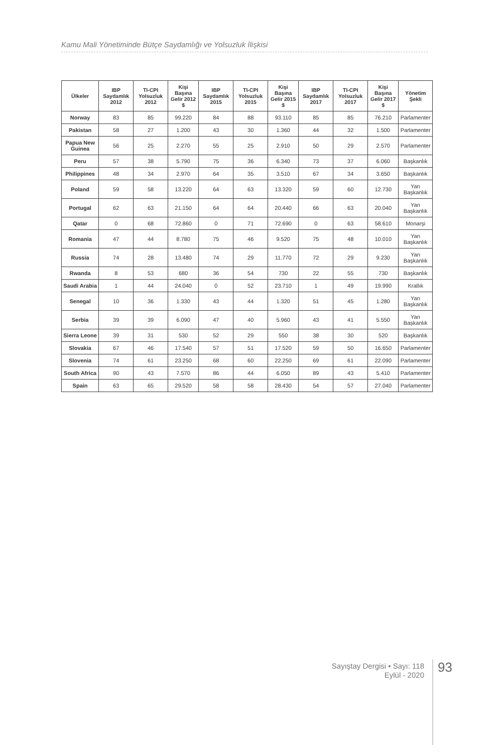Kamu Mali Yönetiminde Bütçe Saydamlığı ve Yolsuzluk İlişkisi
| Ülkeler | IBP Saydamlık 2012 | TI-CPI Yolsuzluk 2012 | Kişi Başına Gelir 2012 $ | IBP Saydamlık 2015 | TI-CPI Yolsuzluk 2015 | Kişi Başına Gelir 2015 $ | IBP Saydamlık 2017 | TI-CPI Yolsuzluk 2017 | Kişi Başına Gelir 2017 $ | Yönetim Şekli |
| --- | --- | --- | --- | --- | --- | --- | --- | --- | --- | --- |
| Norway | 83 | 85 | 99.220 | 84 | 88 | 93.110 | 85 | 85 | 76.210 | Parlamenter |
| Pakistan | 58 | 27 | 1.200 | 43 | 30 | 1.360 | 44 | 32 | 1.500 | Parlamenter |
| Papua New Guinea | 56 | 25 | 2.270 | 55 | 25 | 2.910 | 50 | 29 | 2.570 | Parlamenter |
| Peru | 57 | 38 | 5.790 | 75 | 36 | 6.340 | 73 | 37 | 6.060 | Başkanlık |
| Philippines | 48 | 34 | 2.970 | 64 | 35 | 3.510 | 67 | 34 | 3.650 | Başkanlık |
| Poland | 59 | 58 | 13.220 | 64 | 63 | 13.320 | 59 | 60 | 12.730 | Yarı Başkanlık |
| Portugal | 62 | 63 | 21.150 | 64 | 64 | 20.440 | 66 | 63 | 20.040 | Yarı Başkanlık |
| Qatar | 0 | 68 | 72.860 | 0 | 71 | 72.690 | 0 | 63 | 58.610 | Monarşi |
| Romania | 47 | 44 | 8.780 | 75 | 46 | 9.520 | 75 | 48 | 10.010 | Yarı Başkanlık |
| Russia | 74 | 28 | 13.480 | 74 | 29 | 11.770 | 72 | 29 | 9.230 | Yarı Başkanlık |
| Rwanda | 8 | 53 | 680 | 36 | 54 | 730 | 22 | 55 | 730 | Başkanlık |
| Saudi Arabia | 1 | 44 | 24.040 | 0 | 52 | 23.710 | 1 | 49 | 19.990 | Krallık |
| Senegal | 10 | 36 | 1.330 | 43 | 44 | 1.320 | 51 | 45 | 1.280 | Yarı Başkanlık |
| Serbia | 39 | 39 | 6.090 | 47 | 40 | 5.960 | 43 | 41 | 5.550 | Yarı Başkanlık |
| Sierra Leone | 39 | 31 | 530 | 52 | 29 | 550 | 38 | 30 | 520 | Başkanlık |
| Slovakia | 67 | 46 | 17.540 | 57 | 51 | 17.520 | 59 | 50 | 16.650 | Parlamenter |
| Slovenia | 74 | 61 | 23.250 | 68 | 60 | 22.250 | 69 | 61 | 22.090 | Parlamenter |
| South Africa | 90 | 43 | 7.570 | 86 | 44 | 6.050 | 89 | 43 | 5.410 | Parlamenter |
| Spain | 63 | 65 | 29.520 | 58 | 58 | 28.430 | 54 | 57 | 27.040 | Parlamenter |
Sayıştay Dergisi • Sayı: 118
Eylül - 2020
93